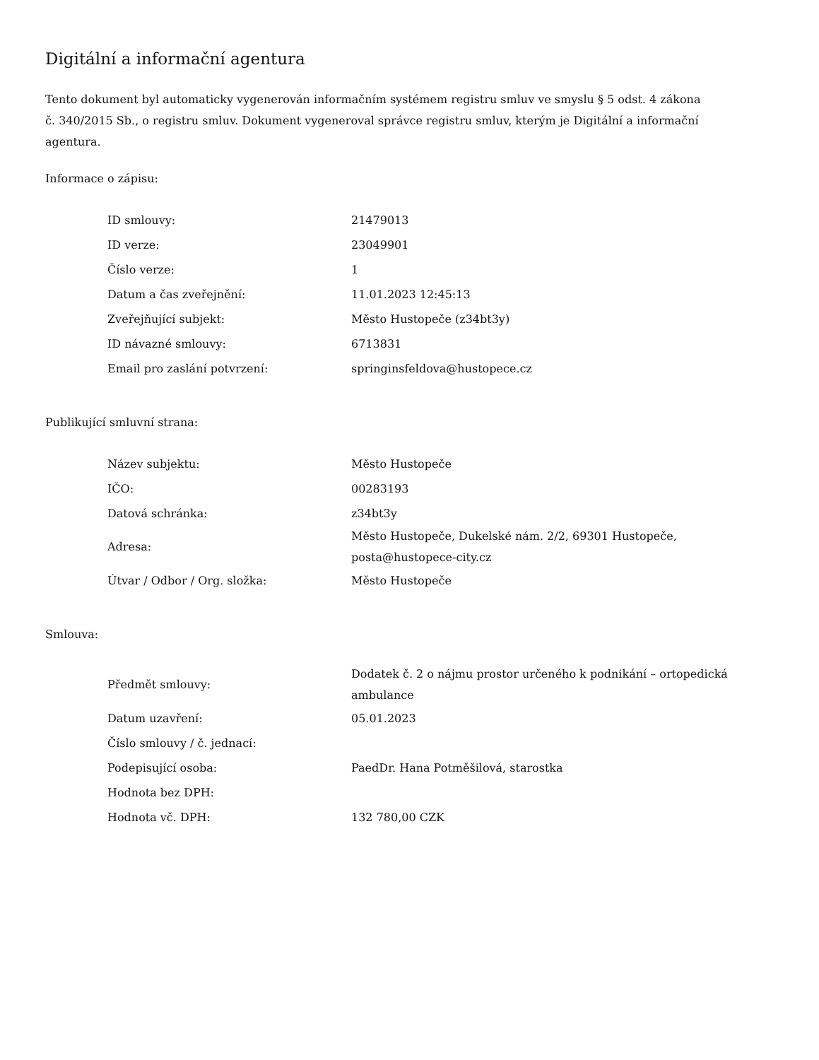Digitální a informační agentura
Tento dokument byl automaticky vygenerován informačním systémem registru smluv ve smyslu § 5 odst. 4 zákona
č. 340/2015 Sb., o registru smluv. Dokument vygeneroval správce registru smluv, kterým je Digitální a informační agentura.
Informace o zápisu:
| ID smlouvy: | 21479013 |
| ID verze: | 23049901 |
| Číslo verze: | 1 |
| Datum a čas zveřejnění: | 11.01.2023 12:45:13 |
| Zveřejňující subjekt: | Město Hustopeče (z34bt3y) |
| ID návazné smlouvy: | 6713831 |
| Email pro zaslání potvrzení: | springinsfeldova@hustopece.cz |
Publikující smluvní strana:
| Název subjektu: | Město Hustopeče |
| IČO: | 00283193 |
| Datová schránka: | z34bt3y |
| Adresa: | Město Hustopeče, Dukelské nám. 2/2, 69301 Hustopeče, posta@hustopece-city.cz |
| Útvar / Odbor / Org. složka: | Město Hustopeče |
Smlouva:
| Předmět smlouvy: | Dodatek č. 2 o nájmu prostor určeného k podnikání – ortopedická ambulance |
| Datum uzavření: | 05.01.2023 |
| Číslo smlouvy / č. jednací: | |
| Podepisující osoba: | PaedDr. Hana Potměšilová, starostka |
| Hodnota bez DPH: | |
| Hodnota vč. DPH: | 132 780,00 CZK |